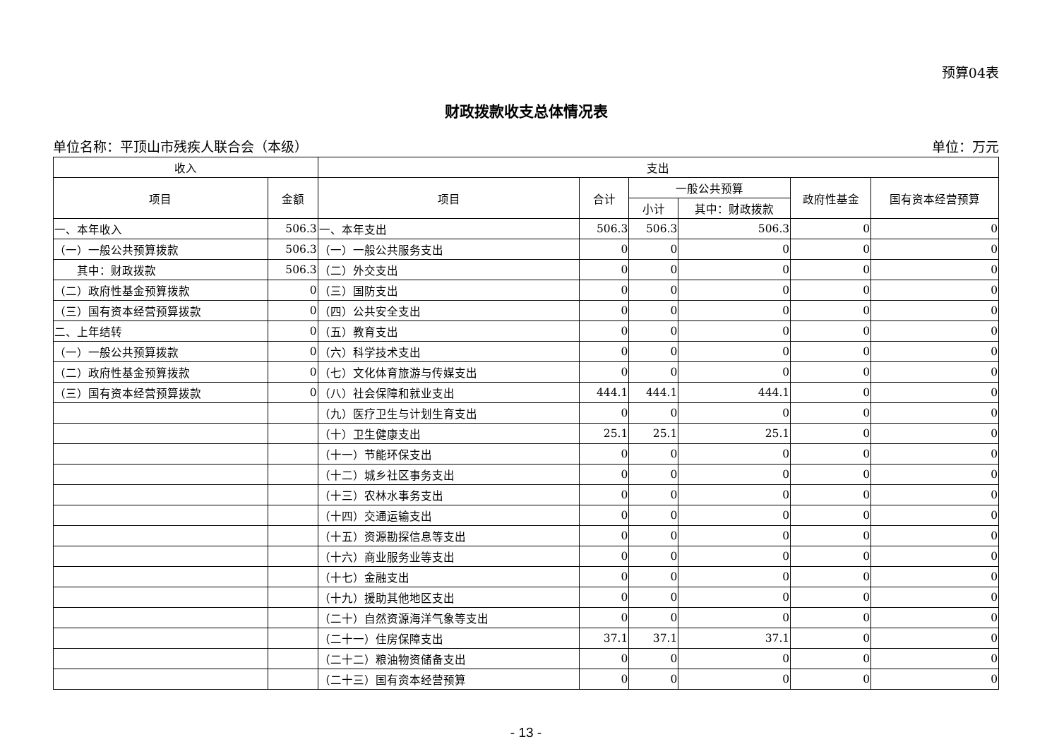预算04表
财政拨款收支总体情况表
单位名称：平顶山市残疾人联合会（本级） 单位：万元
| 收入 | | 支出 | | | | | |
| --- | --- | --- | --- | --- | --- | --- | --- |
| 项目 | 金额 | 项目 | 合计 | 一般公共预算 | | 政府性基金 | 国有资本经营预算 |
| | | | | 小计 | 其中：财政拨款 | | |
| 一、本年收入 | 506.3 | 一、本年支出 | 506.3 | 506.3 | 506.3 | 0 | 0 |
| （一）一般公共预算拨款 | 506.3 | （一）一般公共服务支出 | 0 | 0 | 0 | 0 | 0 |
| 其中：财政拨款 | 506.3 | （二）外交支出 | 0 | 0 | 0 | 0 | 0 |
| （二）政府性基金预算拨款 | 0 | （三）国防支出 | 0 | 0 | 0 | 0 | 0 |
| （三）国有资本经营预算拨款 | 0 | （四）公共安全支出 | 0 | 0 | 0 | 0 | 0 |
| 二、上年结转 | 0 | （五）教育支出 | 0 | 0 | 0 | 0 | 0 |
| （一）一般公共预算拨款 | 0 | （六）科学技术支出 | 0 | 0 | 0 | 0 | 0 |
| （二）政府性基金预算拨款 | 0 | （七）文化体育旅游与传媒支出 | 0 | 0 | 0 | 0 | 0 |
| （三）国有资本经营预算拨款 | 0 | （八）社会保障和就业支出 | 444.1 | 444.1 | 444.1 | 0 | 0 |
| | | （九）医疗卫生与计划生育支出 | 0 | 0 | 0 | 0 | 0 |
| | | （十）卫生健康支出 | 25.1 | 25.1 | 25.1 | 0 | 0 |
| | | （十一）节能环保支出 | 0 | 0 | 0 | 0 | 0 |
| | | （十二）城乡社区事务支出 | 0 | 0 | 0 | 0 | 0 |
| | | （十三）农林水事务支出 | 0 | 0 | 0 | 0 | 0 |
| | | （十四）交通运输支出 | 0 | 0 | 0 | 0 | 0 |
| | | （十五）资源勘探信息等支出 | 0 | 0 | 0 | 0 | 0 |
| | | （十六）商业服务业等支出 | 0 | 0 | 0 | 0 | 0 |
| | | （十七）金融支出 | 0 | 0 | 0 | 0 | 0 |
| | | （十九）援助其他地区支出 | 0 | 0 | 0 | 0 | 0 |
| | | （二十）自然资源海洋气象等支出 | 0 | 0 | 0 | 0 | 0 |
| | | （二十一）住房保障支出 | 37.1 | 37.1 | 37.1 | 0 | 0 |
| | | （二十二）粮油物资储备支出 | 0 | 0 | 0 | 0 | 0 |
| | | （二十三）国有资本经营预算 | 0 | 0 | 0 | 0 | 0 |
- 13 -